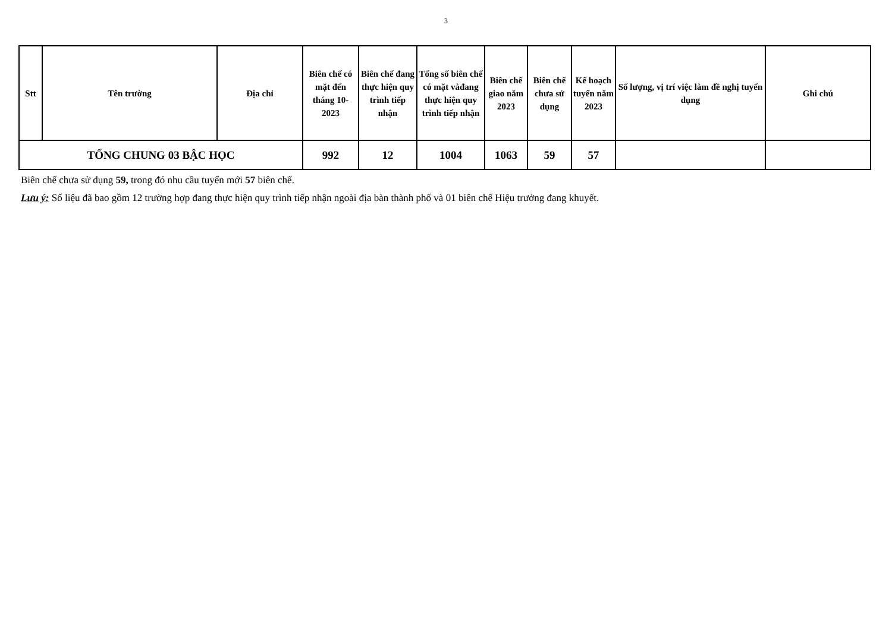3
| Stt | Tên trường | Địa chỉ | Biên chế có mặt đến tháng 10-2023 | Biên chế đang thực hiện quy trình tiếp nhận | Tổng số biên chế có mặt vàđang thực hiện quy trình tiếp nhận | Biên chế giao năm 2023 | Biên chế chưa sử dụng | Kế hoạch tuyển năm 2023 | Số lượng, vị trí việc làm đề nghị tuyển dụng | Ghi chú |
| --- | --- | --- | --- | --- | --- | --- | --- | --- | --- | --- |
| TỔNG CHUNG 03 BẬC HỌC | | | 992 | 12 | 1004 | 1063 | 59 | 57 | | |
Biên chế chưa sử dụng 59, trong đó nhu cầu tuyển mới 57 biên chế.
Lưu ý: Số liệu đã bao gồm 12 trường hợp đang thực hiện quy trình tiếp nhận ngoài địa bàn thành phố và 01 biên chế Hiệu trưởng đang khuyết.